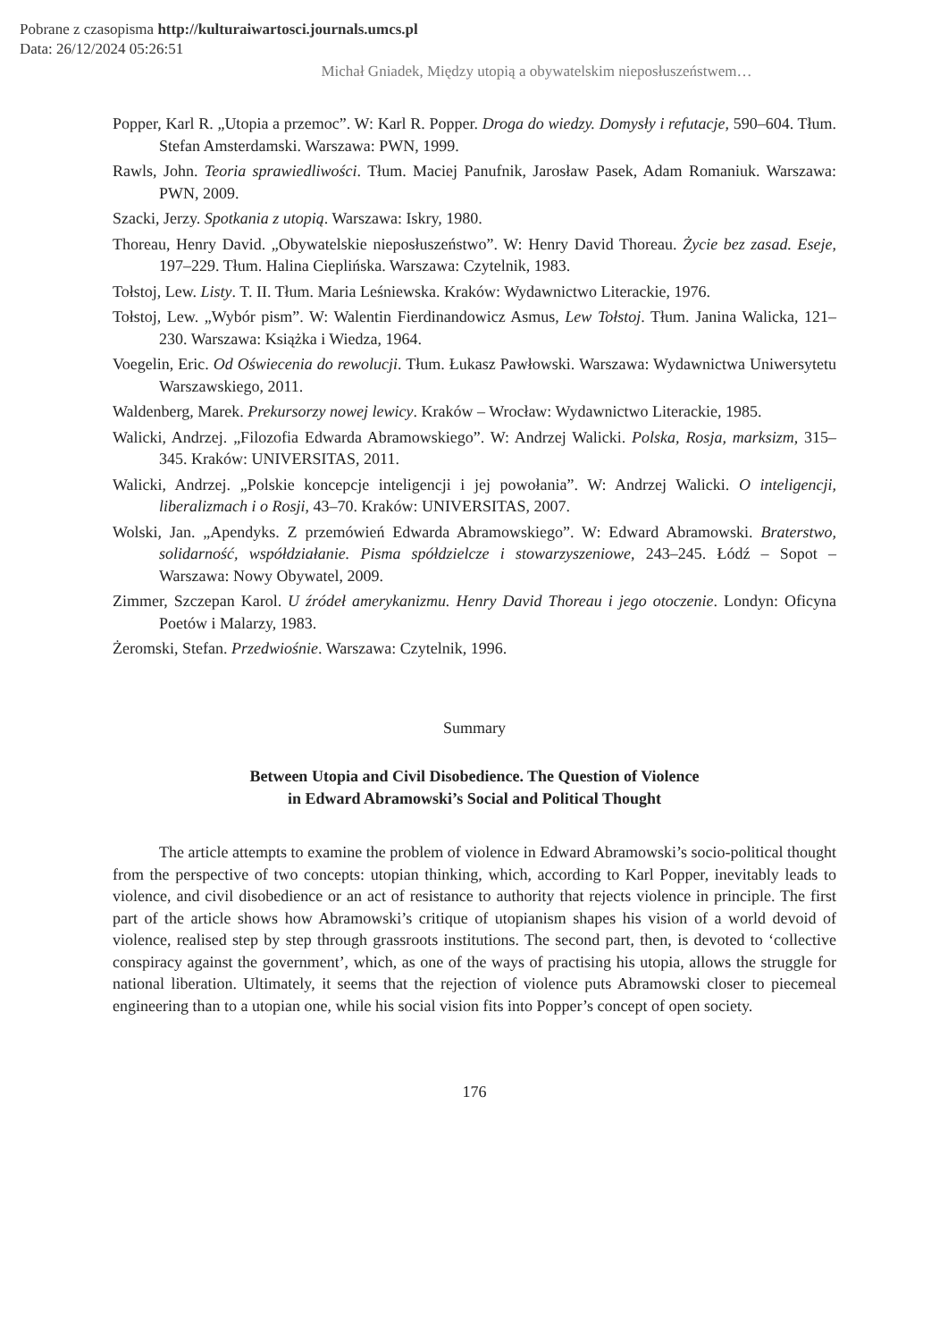Pobrane z czasopisma http://kulturaiwartosci.journals.umcs.pl
Data: 26/12/2024 05:26:51
Michał Gniadek, Między utopią a obywatelskim nieposłuszeństwem…
Popper, Karl R. „Utopia a przemoc”. W: Karl R. Popper. Droga do wiedzy. Domysły i refutacje, 590–604. Tłum. Stefan Amsterdamski. Warszawa: PWN, 1999.
Rawls, John. Teoria sprawiedliwości. Tłum. Maciej Panufnik, Jarosław Pasek, Adam Romaniuk. Warszawa: PWN, 2009.
Szacki, Jerzy. Spotkania z utopią. Warszawa: Iskry, 1980.
Thoreau, Henry David. „Obywatelskie nieposłuszeństwo”. W: Henry David Thoreau. Życie bez zasad. Eseje, 197–229. Tłum. Halina Cieplińska. Warszawa: Czytelnik, 1983.
Tołstoj, Lew. Listy. T. II. Tłum. Maria Leśniewska. Kraków: Wydawnictwo Literackie, 1976.
Tołstoj, Lew. „Wybór pism”. W: Walentin Fierdinandowicz Asmus, Lew Tołstoj. Tłum. Janina Walicka, 121–230. Warszawa: Książka i Wiedza, 1964.
Voegelin, Eric. Od Oświecenia do rewolucji. Tłum. Łukasz Pawłowski. Warszawa: Wydawnictwa Uniwersytetu Warszawskiego, 2011.
Waldenberg, Marek. Prekursorzy nowej lewicy. Kraków – Wrocław: Wydawnictwo Literackie, 1985.
Walicki, Andrzej. „Filozofia Edwarda Abramowskiego”. W: Andrzej Walicki. Polska, Rosja, marksizm, 315–345. Kraków: UNIVERSITAS, 2011.
Walicki, Andrzej. „Polskie koncepcje inteligencji i jej powołania”. W: Andrzej Walicki. O inteligencji, liberalizmach i o Rosji, 43–70. Kraków: UNIVERSITAS, 2007.
Wolski, Jan. „Apendyks. Z przemówień Edwarda Abramowskiego”. W: Edward Abramowski. Braterstwo, solidarność, współdziałanie. Pisma spółdzielcze i stowarzyszeniowe, 243–245. Łódź – Sopot – Warszawa: Nowy Obywatel, 2009.
Zimmer, Szczepan Karol. U źródeł amerykanizmu. Henry David Thoreau i jego otoczenie. Londyn: Oficyna Poetów i Malarzy, 1983.
Żeromski, Stefan. Przedwiośnie. Warszawa: Czytelnik, 1996.
Summary
Between Utopia and Civil Disobedience. The Question of Violence
in Edward Abramowski’s Social and Political Thought
The article attempts to examine the problem of violence in Edward Abramowski’s socio-political thought from the perspective of two concepts: utopian thinking, which, according to Karl Popper, inevitably leads to violence, and civil disobedience or an act of resistance to authority that rejects violence in principle. The first part of the article shows how Abramowski’s critique of utopianism shapes his vision of a world devoid of violence, realised step by step through grassroots institutions. The second part, then, is devoted to ‘collective conspiracy against the government’, which, as one of the ways of practising his utopia, allows the struggle for national liberation. Ultimately, it seems that the rejection of violence puts Abramowski closer to piecemeal engineering than to a utopian one, while his social vision fits into Popper’s concept of open society.
176